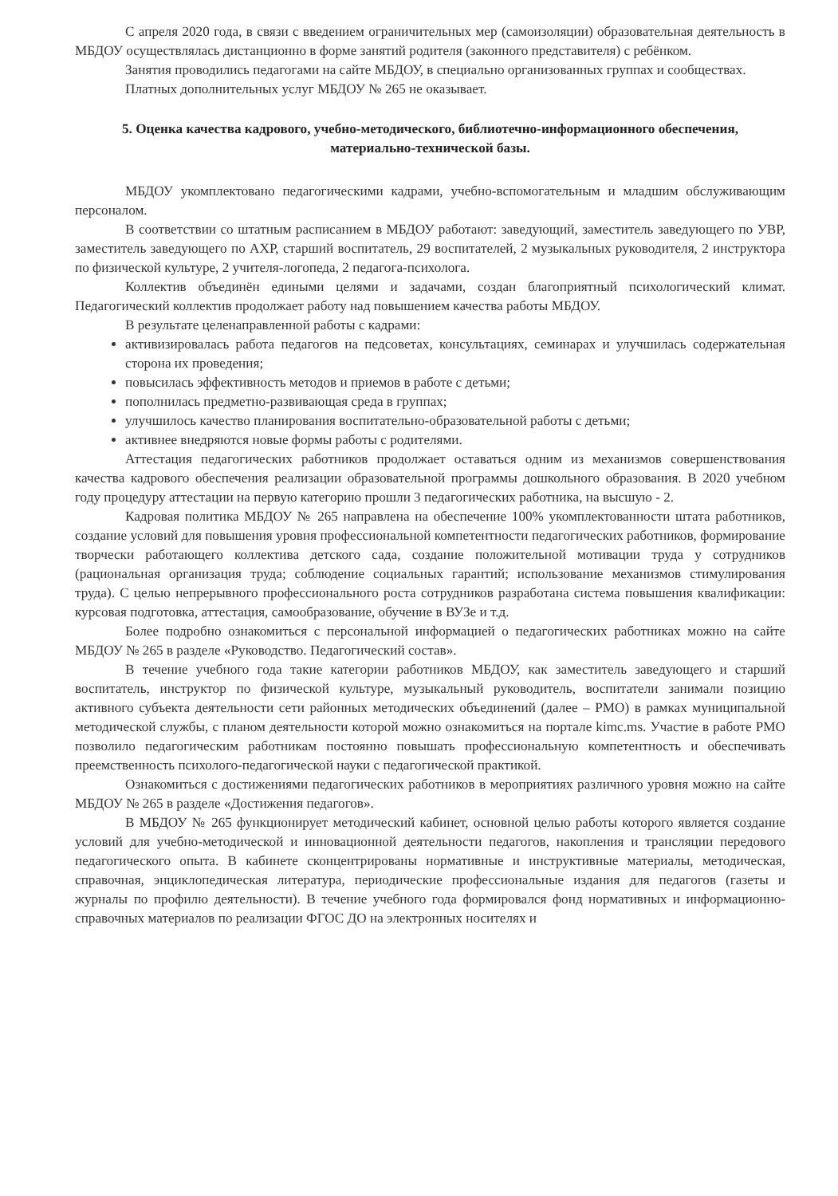С апреля 2020 года, в связи с введением ограничительных мер (самоизоляции) образовательная деятельность в МБДОУ осуществлялась дистанционно в форме занятий родителя (законного представителя) с ребёнком.
Занятия проводились педагогами на сайте МБДОУ, в специально организованных группах и сообществах.
Платных дополнительных услуг МБДОУ № 265 не оказывает.
5. Оценка качества кадрового, учебно-методического, библиотечно-информационного обеспечения, материально-технической базы.
МБДОУ укомплектовано педагогическими кадрами, учебно-вспомогательным и младшим обслуживающим персоналом.
В соответствии со штатным расписанием в МБДОУ работают: заведующий, заместитель заведующего по УВР, заместитель заведующего по АХР, старший воспитатель, 29 воспитателей, 2 музыкальных руководителя, 2 инструктора по физической культуре, 2 учителя-логопеда, 2 педагога-психолога.
Коллектив объединён едиными целями и задачами, создан благоприятный психологический климат. Педагогический коллектив продолжает работу над повышением качества работы МБДОУ.
В результате целенаправленной работы с кадрами:
активизировалась работа педагогов на педсоветах, консультациях, семинарах и улучшилась содержательная сторона их проведения;
повысилась эффективность методов и приемов в работе с детьми;
пополнилась предметно-развивающая среда в группах;
улучшилось качество планирования воспитательно-образовательной работы с детьми;
активнее внедряются новые формы работы с родителями.
Аттестация педагогических работников продолжает оставаться одним из механизмов совершенствования качества кадрового обеспечения реализации образовательной программы дошкольного образования. В 2020 учебном году процедуру аттестации на первую категорию прошли 3 педагогических работника, на высшую - 2.
Кадровая политика МБДОУ № 265 направлена на обеспечение 100% укомплектованности штата работников, создание условий для повышения уровня профессиональной компетентности педагогических работников, формирование творчески работающего коллектива детского сада, создание положительной мотивации труда у сотрудников (рациональная организация труда; соблюдение социальных гарантий; использование механизмов стимулирования труда). С целью непрерывного профессионального роста сотрудников разработана система повышения квалификации: курсовая подготовка, аттестация, самообразование, обучение в ВУЗе и т.д.
Более подробно ознакомиться с персональной информацией о педагогических работниках можно на сайте МБДОУ № 265 в разделе «Руководство. Педагогический состав».
В течение учебного года такие категории работников МБДОУ, как заместитель заведующего и старший воспитатель, инструктор по физической культуре, музыкальный руководитель, воспитатели занимали позицию активного субъекта деятельности сети районных методических объединений (далее – РМО) в рамках муниципальной методической службы, с планом деятельности которой можно ознакомиться на портале kimc.ms. Участие в работе РМО позволило педагогическим работникам постоянно повышать профессиональную компетентность и обеспечивать преемственность психолого-педагогической науки с педагогической практикой.
Ознакомиться с достижениями педагогических работников в мероприятиях различного уровня можно на сайте МБДОУ № 265 в разделе «Достижения педагогов».
В МБДОУ № 265 функционирует методический кабинет, основной целью работы которого является создание условий для учебно-методической и инновационной деятельности педагогов, накопления и трансляции передового педагогического опыта. В кабинете сконцентрированы нормативные и инструктивные материалы, методическая, справочная, энциклопедическая литература, периодические профессиональные издания для педагогов (газеты и журналы по профилю деятельности). В течение учебного года формировался фонд нормативных и информационно-справочных материалов по реализации ФГОС ДО на электронных носителях и